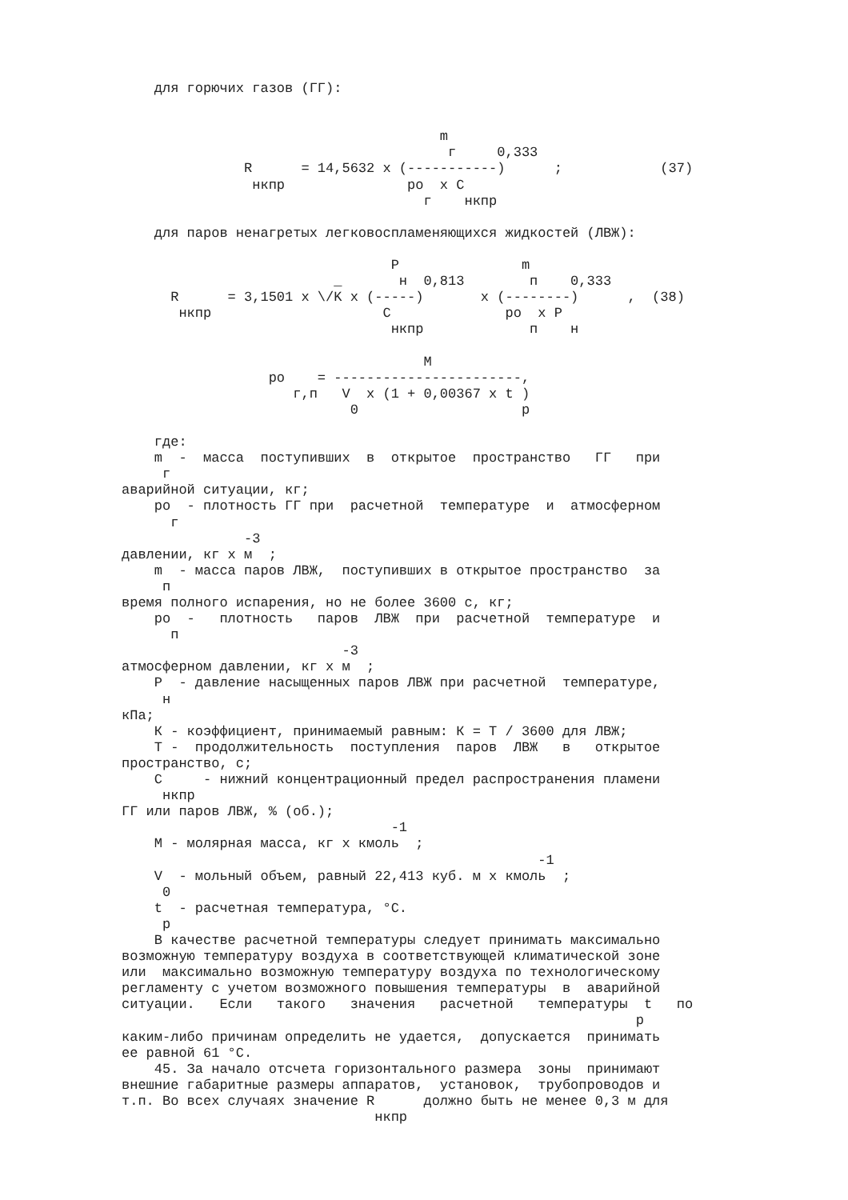для горючих газов (ГГ):


                                       m
                                        г     0,333
               R      = 14,5632 x (-----------)      ;            (37)
                нкпр               ро  х С
                                     г    нкпр

    для паров ненагретых легковоспламеняющихся жидкостей (ЛВЖ):

                                 P               m
                          _       н  0,813        п    0,333
      R      = 3,1501 x \/K x (-----)       x (--------)      ,  (38)
       нкпр                     C              ро  x P
                                 нкпр             п    н

                                     M
                  ро    = -----------------------,
                     г,п   V  x (1 + 0,00367 x t )
                            0                    р

    где:
    m  -  масса  поступивших  в  открытое  пространство   ГГ   при
     г
аварийной ситуации, кг;
    ро  - плотность ГГ при  расчетной  температуре  и  атмосферном
      г
               -3
давлении, кг х м  ;
    m  - масса паров ЛВЖ,  поступивших в открытое пространство  за
     п
время полного испарения, но не более 3600 с, кг;
    ро  -   плотность   паров  ЛВЖ  при  расчетной  температуре  и
      п
                           -3
атмосферном давлении, кг х м  ;
    P  - давление насыщенных паров ЛВЖ при расчетной  температуре,
     н
кПа;
    К - коэффициент, принимаемый равным: К = Т / 3600 для ЛВЖ;
    Т -  продолжительность  поступления  паров  ЛВЖ   в   открытое
пространство, с;
    С     - нижний концентрационный предел распространения пламени
     нкпр
ГГ или паров ЛВЖ, % (об.);
                                 -1
    М - молярная масса, кг х кмоль  ;
                                                   -1
    V  - мольный объем, равный 22,413 куб. м х кмоль  ;
     0
    t  - расчетная температура, °С.
     р
    В качестве расчетной температуры следует принимать максимально
возможную температуру воздуха в соответствующей климатической зоне
или  максимально возможную температуру воздуха по технологическому
регламенту с учетом возможного повышения температуры  в  аварийной
ситуации.   Если   такого   значения   расчетной   температуры  t   по
                                                               р
каким-либо причинам определить не удается,  допускается  принимать
ее равной 61 °С.
    45. За начало отсчета горизонтального размера  зоны  принимают
внешние габаритные размеры аппаратов,  установок,  трубопроводов и
т.п. Во всех случаях значение R      должно быть не менее 0,3 м для
                               нкпр